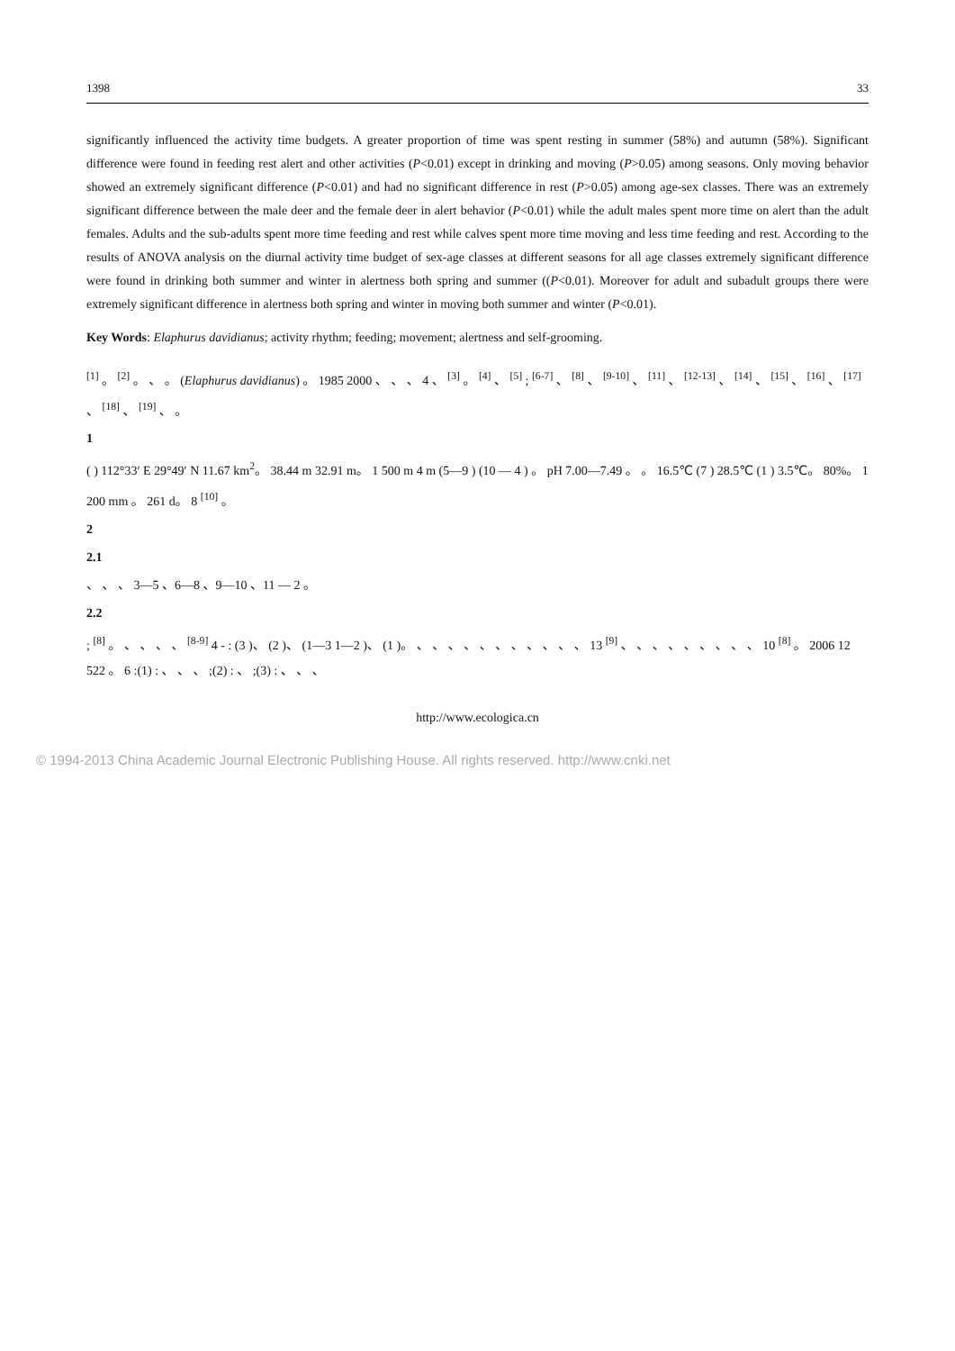1398 33
significantly influenced the activity time budgets. A greater proportion of time was spent resting in summer (58%) and autumn (58%). Significant difference were found in feeding rest alert and other activities (P<0.01) except in drinking and moving (P>0.05) among seasons. Only moving behavior showed an extremely significant difference (P<0.01) and had no significant difference in rest (P>0.05) among age-sex classes. There was an extremely significant difference between the male deer and the female deer in alert behavior (P<0.01) while the adult males spent more time on alert than the adult females. Adults and the sub-adults spent more time feeding and rest while calves spent more time moving and less time feeding and rest. According to the results of ANOVA analysis on the diurnal activity time budget of sex-age classes at different seasons for all age classes extremely significant difference were found in drinking both summer and winter in alertness both spring and summer ((P<0.01). Moreover for adult and subadult groups there were extremely significant difference in alertness both spring and winter in moving both summer and winter (P<0.01).
Key Words: Elaphurus davidianus; activity rhythm; feeding; movement; alertness and self-grooming.
<sup>[1]</sup> 。 <sup>[2]</sup> 。 、 。 (Elaphurus davidianus) 。 1985 2000 、 、 、 4 、 <sup>[3]</sup> 。 <sup>[4]</sup> 、 <sup>[5]</sup> ; <sup>[6-7]</sup> 、 <sup>[8]</sup> 、 <sup>[9-10]</sup> 、 <sup>[11]</sup> 、 <sup>[12-13]</sup> 、 <sup>[14]</sup> 、 <sup>[15]</sup> 、 <sup>[16]</sup> 、 <sup>[17]</sup> 、 <sup>[18]</sup> 、 <sup>[19]</sup> 、 。
1
( ) 112°33′ E 29°49′ N 11.67 km<sup>2</sup>。 38.44 m 32.91 m。 1 500 m 4 m (5—9 ) (10 — 4 ) 。 pH 7.00—7.49 。 。 16.5℃ (7 ) 28.5℃ (1 ) 3.5℃。 80%。 1 200 mm 。 261 d。 8 <sup>[10]</sup> 。
2
2.1
、 、 、 3—5 、6—8 、9—10 、11 — 2 。
2.2
; <sup>[8]</sup> 。 、 、 、 、 <sup>[8-9]</sup> 4 - : (3 )、 (2 )、 (1—3 1—2 )、 (1 )。 、 、 、 、 、 、 、 、 、 、 、 13 <sup>[9]</sup> 、 、 、 、 、 、 、 、 、 10 <sup>[8]</sup> 。 2006 12 522 。 6 :(1) : 、 、 、 ;(2) : 、 ;(3) : 、 、 、
http://www.ecologica.cn
© 1994-2013 China Academic Journal Electronic Publishing House. All rights reserved. http://www.cnki.net